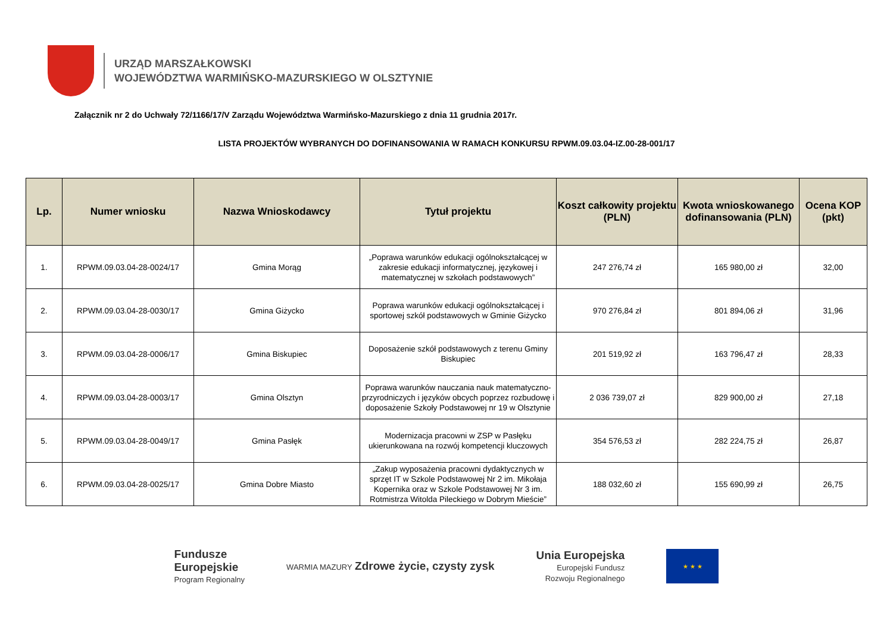URZĄD MARSZAŁKOWSKI
WOJEWÓDZTWA WARMIŃSKO-MAZURSKIEGO W OLSZTYNIE
Załącznik nr 2 do Uchwały 72/1166/17/V Zarządu Województwa Warmińsko-Mazurskiego z dnia 11 grudnia 2017r.
LISTA PROJEKTÓW WYBRANYCH DO DOFINANSOWANIA W RAMACH KONKURSU RPWM.09.03.04-IZ.00-28-001/17
| Lp. | Numer wniosku | Nazwa Wnioskodawcy | Tytuł projektu | Koszt całkowity projektu (PLN) | Kwota wnioskowanego dofinansowania (PLN) | Ocena KOP (pkt) |
| --- | --- | --- | --- | --- | --- | --- |
| 1. | RPWM.09.03.04-28-0024/17 | Gmina Morąg | „Poprawa warunków edukacji ogólnokształcącej w zakresie edukacji informatycznej, językowej i matematycznej w szkołach podstawowych” | 247 276,74 zł | 165 980,00 zł | 32,00 |
| 2. | RPWM.09.03.04-28-0030/17 | Gmina Giżycko | Poprawa warunków edukacji ogólnokształcącej i sportowej szkół podstawowych w Gminie Giżycko | 970 276,84 zł | 801 894,06 zł | 31,96 |
| 3. | RPWM.09.03.04-28-0006/17 | Gmina Biskupiec | Doposażenie szkół podstawowych z terenu Gminy Biskupiec | 201 519,92 zł | 163 796,47 zł | 28,33 |
| 4. | RPWM.09.03.04-28-0003/17 | Gmina Olsztyn | Poprawa warunków nauczania nauk matematyczno-przyrodniczych i języków obcych poprzez rozbudowę i doposażenie Szkoły Podstawowej nr 19 w Olsztynie | 2 036 739,07 zł | 829 900,00 zł | 27,18 |
| 5. | RPWM.09.03.04-28-0049/17 | Gmina Pasłęk | Modernizacja pracowni w ZSP w Pasłęku ukierunkowana na rozwój kompetencji kluczowych | 354 576,53 zł | 282 224,75 zł | 26,87 |
| 6. | RPWM.09.03.04-28-0025/17 | Gmina Dobre Miasto | „Zakup wyposażenia pracowni dydaktycznych w sprzęt IT w Szkole Podstawowej Nr 2 im. Mikołaja Kopernika oraz w Szkole Podstawowej Nr 3 im. Rotmistrza Witolda Pileckiego w Dobrym Mieście” | 188 032,60 zł | 155 690,99 zł | 26,75 |
Fundusze
Europejskie
Program Regionalny
WARMIA MAZURY Zdrowe życie, czysty zysk
Unia Europejska
Europejski Fundusz
Rozwoju Regionalnego
★ ★ ★